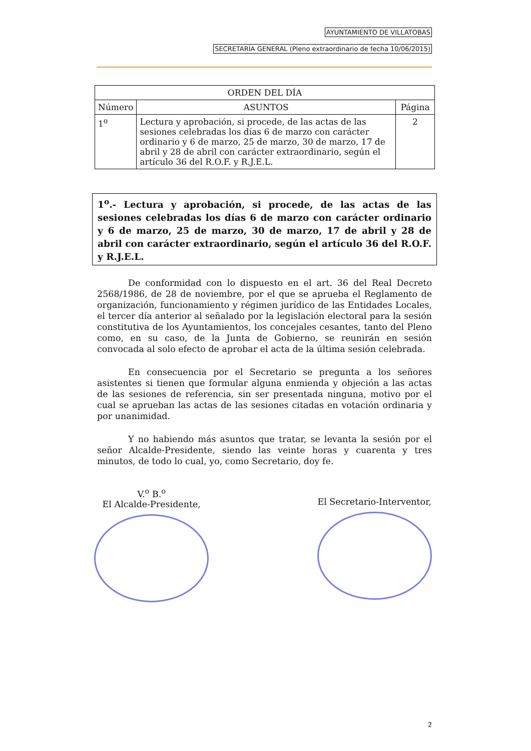AYUNTAMIENTO DE VILLATOBAS
SECRETARÍA GENERAL (Pleno extraordinario de fecha 10/06/2015)
| ORDEN DEL DÍA | | |
| --- | --- | --- |
| Número | ASUNTOS | Página |
| 1<sup>o</sup> | Lectura y aprobación, si procede, de las actas de las sesiones celebradas los días 6 de marzo con carácter ordinario y 6 de marzo, 25 de marzo, 30 de marzo, 17 de abril y 28 de abril con carácter extraordinario, según el artículo 36 del R.O.F. y R.J.E.L. | 2 |
1<sup>o</sup>.- Lectura y aprobación, si procede, de las actas de las sesiones celebradas los días 6 de marzo con carácter ordinario y 6 de marzo, 25 de marzo, 30 de marzo, 17 de abril y 28 de abril con carácter extraordinario, según el artículo 36 del R.O.F. y R.J.E.L.
De conformidad con lo dispuesto en el art. 36 del Real Decreto 2568/1986, de 28 de noviembre, por el que se aprueba el Reglamento de organización, funcionamiento y régimen jurídico de las Entidades Locales, el tercer día anterior al señalado por la legislación electoral para la sesión constitutiva de los Ayuntamientos, los concejales cesantes, tanto del Pleno como, en su caso, de la Junta de Gobierno, se reunirán en sesión convocada al solo efecto de aprobar el acta de la última sesión celebrada.
En consecuencia por el Secretario se pregunta a los señores asistentes si tienen que formular alguna enmienda y objeción a las actas de las sesiones de referencia, sin ser presentada ninguna, motivo por el cual se aprueban las actas de las sesiones citadas en votación ordinaria y por unanimidad.
Y no habiendo más asuntos que tratar, se levanta la sesión por el señor Alcalde-Presidente, siendo las veinte horas y cuarenta y tres minutos, de todo lo cual, yo, como Secretario, doy fe.
V.<sup>o</sup> B.<sup>o</sup>
El Alcalde-Presidente,
El Secretario-Interventor,
2